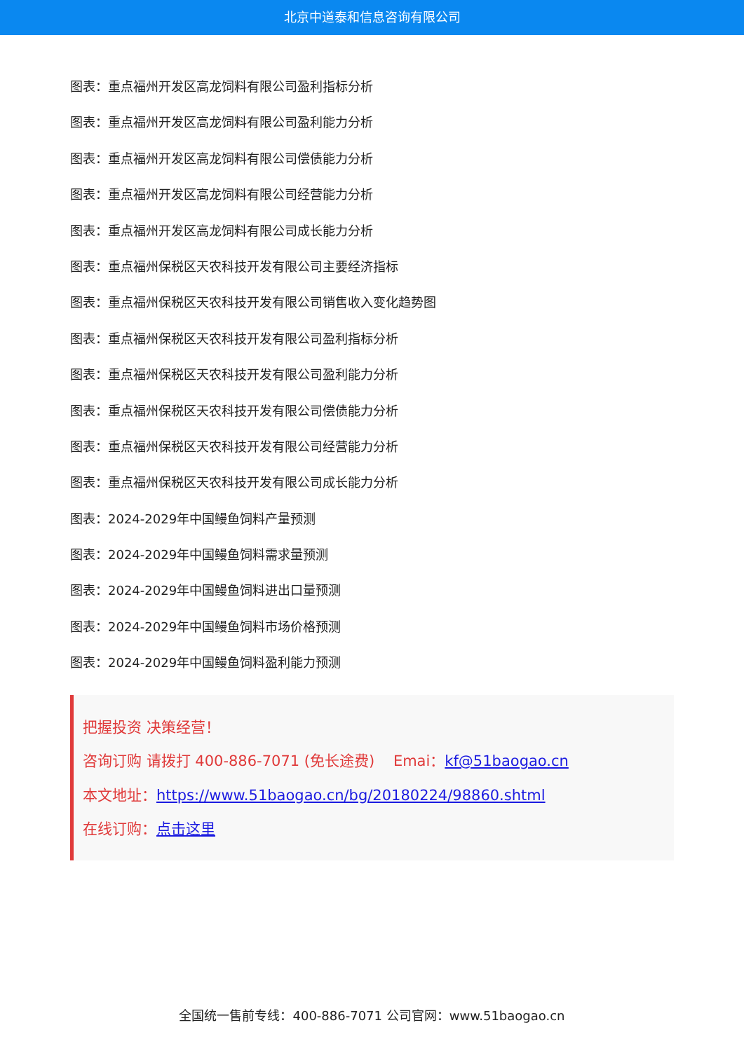北京中道泰和信息咨询有限公司
图表：重点福州开发区高龙饲料有限公司盈利指标分析
图表：重点福州开发区高龙饲料有限公司盈利能力分析
图表：重点福州开发区高龙饲料有限公司偿债能力分析
图表：重点福州开发区高龙饲料有限公司经营能力分析
图表：重点福州开发区高龙饲料有限公司成长能力分析
图表：重点福州保税区天农科技开发有限公司主要经济指标
图表：重点福州保税区天农科技开发有限公司销售收入变化趋势图
图表：重点福州保税区天农科技开发有限公司盈利指标分析
图表：重点福州保税区天农科技开发有限公司盈利能力分析
图表：重点福州保税区天农科技开发有限公司偿债能力分析
图表：重点福州保税区天农科技开发有限公司经营能力分析
图表：重点福州保税区天农科技开发有限公司成长能力分析
图表：2024-2029年中国鳗鱼饲料产量预测
图表：2024-2029年中国鳗鱼饲料需求量预测
图表：2024-2029年中国鳗鱼饲料进出口量预测
图表：2024-2029年中国鳗鱼饲料市场价格预测
图表：2024-2029年中国鳗鱼饲料盈利能力预测
把握投资 决策经营！
咨询订购 请拨打 400-886-7071 (免长途费) Emai：kf@51baogao.cn
本文地址：https://www.51baogao.cn/bg/20180224/98860.shtml
在线订购：点击这里
全国统一售前专线：400-886-7071 公司官网：www.51baogao.cn